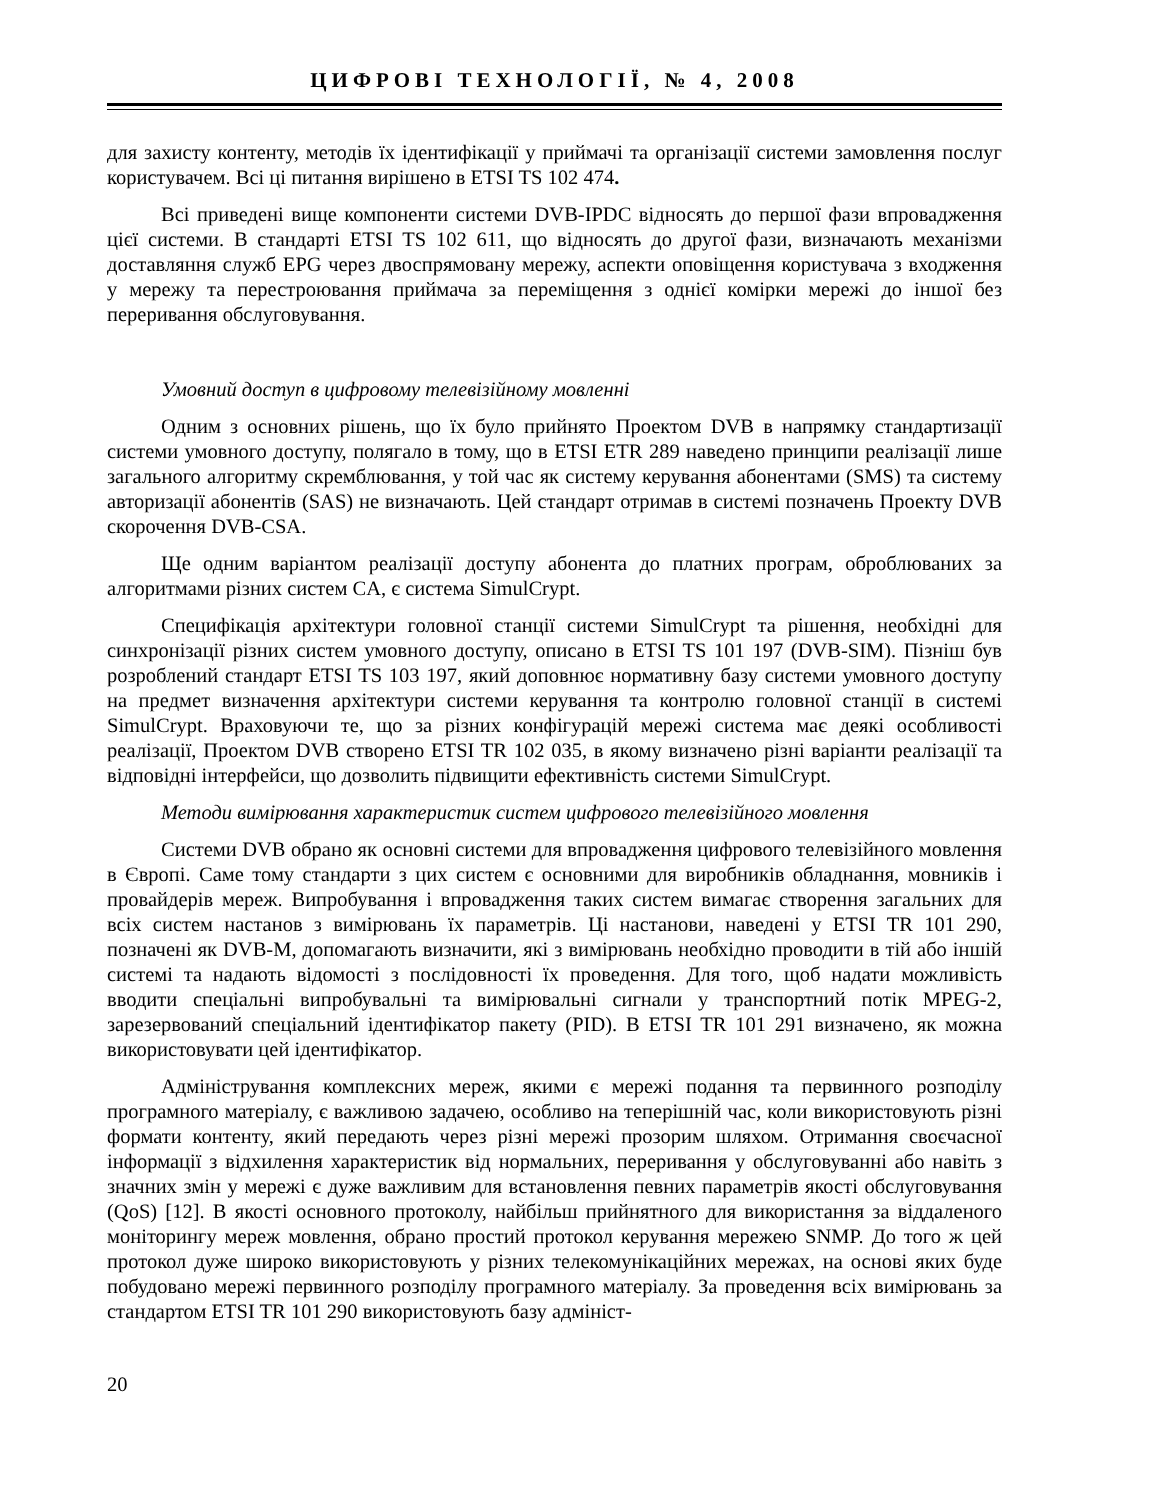ЦИФРОВІ ТЕХНОЛОГІЇ, № 4, 2008
для захисту контенту, методів їх ідентифікації у приймачі та організації системи замовлення послуг користувачем. Всі ці питання вирішено в ETSI TS 102 474.
Всі приведені вище компоненти системи DVB-IPDC відносять до першої фази впровадження цієї системи. В стандарті ETSI TS 102 611, що відносять до другої фази, визначають механізми доставляння служб EPG через двоспрямовану мережу, аспекти оповіщення користувача з входження у мережу та перестроювання приймача за переміщення з однієї комірки мережі до іншої без переривання обслуговування.
Умовний доступ в цифровому телевізійному мовленні
Одним з основних рішень, що їх було прийнято Проектом DVB в напрямку стандартизації системи умовного доступу, полягало в тому, що в ETSI ETR 289 наведено принципи реалізації лише загального алгоритму скремблювання, у той час як систему керування абонентами (SMS) та систему авторизації абонентів (SAS) не визначають. Цей стандарт отримав в системі позначень Проекту DVB скорочення DVB-CSA.
Ще одним варіантом реалізації доступу абонента до платних програм, оброблюваних за алгоритмами різних систем CA, є система SimulCrypt.
Специфікація архітектури головної станції системи SimulCrypt та рішення, необхідні для синхронізації різних систем умовного доступу, описано в ETSI TS 101 197 (DVB-SIM). Пізніш був розроблений стандарт ETSI TS 103 197, який доповнює нормативну базу системи умовного доступу на предмет визначення архітектури системи керування та контролю головної станції в системі SimulCrypt. Враховуючи те, що за різних конфігурацій мережі система має деякі особливості реалізації, Проектом DVB створено ETSI TR 102 035, в якому визначено різні варіанти реалізації та відповідні інтерфейси, що дозволить підвищити ефективність системи SimulCrypt.
Методи вимірювання характеристик систем цифрового телевізійного мовлення
Системи DVB обрано як основні системи для впровадження цифрового телевізійного мовлення в Європі. Саме тому стандарти з цих систем є основними для виробників обладнання, мовників і провайдерів мереж. Випробування і впровадження таких систем вимагає створення загальних для всіх систем настанов з вимірювань їх параметрів. Ці настанови, наведені у ETSI TR 101 290, позначені як DVB-M, допомагають визначити, які з вимірювань необхідно проводити в тій або іншій системі та надають відомості з послідовності їх проведення. Для того, щоб надати можливість вводити спеціальні випробувальні та вимірювальні сигнали у транспортний потік MPEG-2, зарезервований спеціальний ідентифікатор пакету (PID). В ETSI TR 101 291 визначено, як можна використовувати цей ідентифікатор.
Адміністрування комплексних мереж, якими є мережі подання та первинного розподілу програмного матеріалу, є важливою задачею, особливо на теперішній час, коли використовують різні формати контенту, який передають через різні мережі прозорим шляхом. Отримання своєчасної інформації з відхилення характеристик від нормальних, переривання у обслуговуванні або навіть з значних змін у мережі є дуже важливим для встановлення певних параметрів якості обслуговування (QoS) [12]. В якості основного протоколу, найбільш прийнятного для використання за віддаленого моніторингу мереж мовлення, обрано простий протокол керування мережею SNMP. До того ж цей протокол дуже широко використовують у різних телекомунікаційних мережах, на основі яких буде побудовано мережі первинного розподілу програмного матеріалу. За проведення всіх вимірювань за стандартом ETSI TR 101 290 використовують базу адмініст-
20